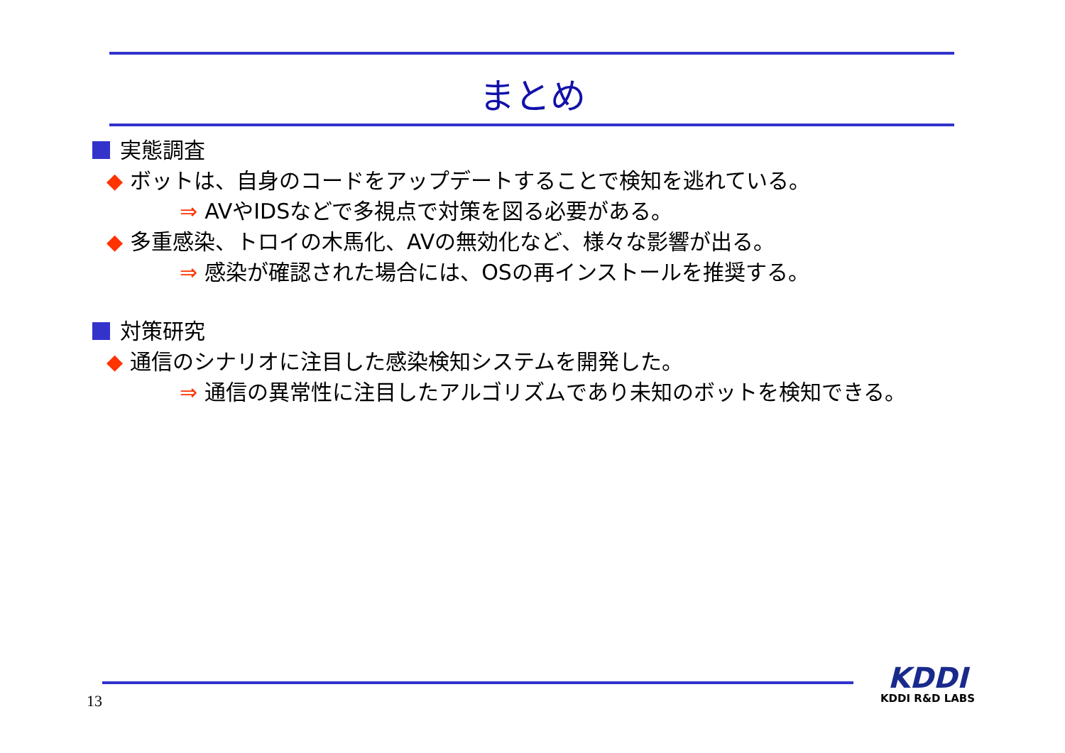まとめ
実態調査
◆ ボットは、自身のコードをアップデートすることで検知を逃れている。
⇒ AVやIDSなどで多視点で対策を図る必要がある。
◆ 多重感染、トロイの木馬化、AVの無効化など、様々な影響が出る。
⇒ 感染が確認された場合には、OSの再インストールを推奨する。
対策研究
◆ 通信のシナリオに注目した感染検知システムを開発した。
⇒ 通信の異常性に注目したアルゴリズムであり未知のボットを検知できる。
13
KDDI
KDDI R&D LABS